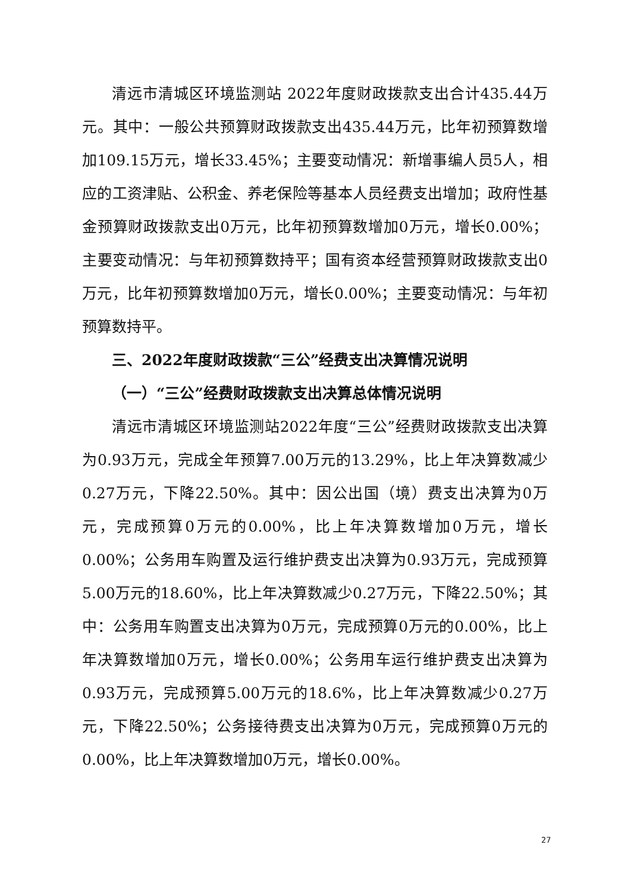清远市清城区环境监测站 2022年度财政拨款支出合计435.44万元。其中：一般公共预算财政拨款支出435.44万元，比年初预算数增加109.15万元，增长33.45%；主要变动情况：新增事编人员5人，相应的工资津贴、公积金、养老保险等基本人员经费支出增加；政府性基金预算财政拨款支出0万元，比年初预算数增加0万元，增长0.00%；主要变动情况：与年初预算数持平；国有资本经营预算财政拨款支出0万元，比年初预算数增加0万元，增长0.00%；主要变动情况：与年初预算数持平。
三、2022年度财政拨款“三公”经费支出决算情况说明
（一）“三公”经费财政拨款支出决算总体情况说明
清远市清城区环境监测站2022年度“三公”经费财政拨款支出决算为0.93万元，完成全年预算7.00万元的13.29%，比上年决算数减少0.27万元，下降22.50%。其中：因公出国（境）费支出决算为0万元，完成预算0万元的0.00%，比上年决算数增加0万元，增长0.00%；公务用车购置及运行维护费支出决算为0.93万元，完成预算5.00万元的18.60%，比上年决算数减少0.27万元，下降22.50%；其中：公务用车购置支出决算为0万元，完成预算0万元的0.00%，比上年决算数增加0万元，增长0.00%；公务用车运行维护费支出决算为0.93万元，完成预算5.00万元的18.6%，比上年决算数减少0.27万元，下降22.50%；公务接待费支出决算为0万元，完成预算0万元的0.00%，比上年决算数增加0万元，增长0.00%。
27